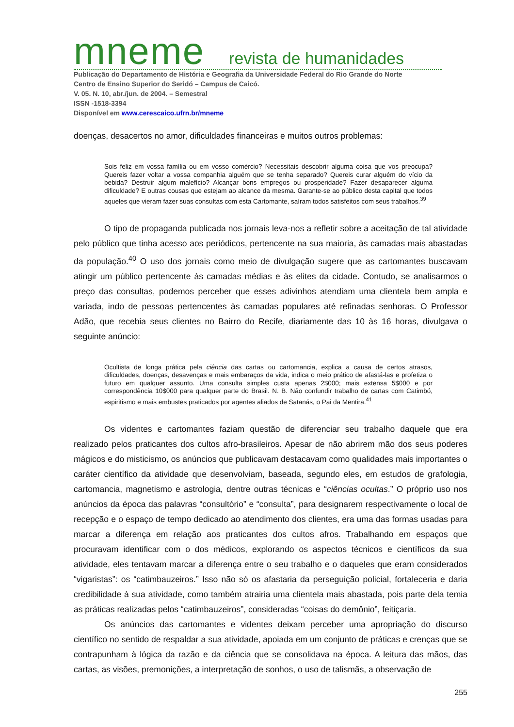mneme revista de humanidades
Publicação do Departamento de História e Geografia da Universidade Federal do Rio Grande do Norte
Centro de Ensino Superior do Seridó – Campus de Caicó.
V. 05. N. 10, abr./jun. de 2004. – Semestral
ISSN -1518-3394
Disponível em www.cerescaico.ufrn.br/mneme
doenças, desacertos no amor, dificuldades financeiras e muitos outros problemas:
Sois feliz em vossa família ou em vosso comércio? Necessitais descobrir alguma coisa que vos preocupa? Quereis fazer voltar a vossa companhia alguém que se tenha separado? Quereis curar alguém do vício da bebida? Destruir algum malefício? Alcançar bons empregos ou prosperidade? Fazer desaparecer alguma dificuldade? E outras cousas que estejam ao alcance da mesma. Garante-se ao público desta capital que todos aqueles que vieram fazer suas consultas com esta Cartomante, saíram todos satisfeitos com seus trabalhos.<sup>39</sup>
O tipo de propaganda publicada nos jornais leva-nos a refletir sobre a aceitação de tal atividade pelo público que tinha acesso aos periódicos, pertencente na sua maioria, às camadas mais abastadas da população.<sup>40</sup> O uso dos jornais como meio de divulgação sugere que as cartomantes buscavam atingir um público pertencente às camadas médias e às elites da cidade. Contudo, se analisarmos o preço das consultas, podemos perceber que esses adivinhos atendiam uma clientela bem ampla e variada, indo de pessoas pertencentes às camadas populares até refinadas senhoras. O Professor Adão, que recebia seus clientes no Bairro do Recife, diariamente das 10 às 16 horas, divulgava o seguinte anúncio:
Ocultista de longa prática pela ciência das cartas ou cartomancia, explica a causa de certos atrasos, dificuldades, doenças, desavenças e mais embaraços da vida, indica o meio prático de afastá-las e profetiza o futuro em qualquer assunto. Uma consulta simples custa apenas 2$000; mais extensa 5$000 e por correspondência 10$000 para qualquer parte do Brasil. N. B. Não confundir trabalho de cartas com Catimbó, espiritismo e mais embustes praticados por agentes aliados de Satanás, o Pai da Mentira.<sup>41</sup>
Os videntes e cartomantes faziam questão de diferenciar seu trabalho daquele que era realizado pelos praticantes dos cultos afro-brasileiros. Apesar de não abrirem mão dos seus poderes mágicos e do misticismo, os anúncios que publicavam destacavam como qualidades mais importantes o caráter científico da atividade que desenvolviam, baseada, segundo eles, em estudos de grafologia, cartomancia, magnetismo e astrologia, dentre outras técnicas e “ciências ocultas.” O próprio uso nos anúncios da época das palavras “consultório” e “consulta”, para designarem respectivamente o local de recepção e o espaço de tempo dedicado ao atendimento dos clientes, era uma das formas usadas para marcar a diferença em relação aos praticantes dos cultos afros. Trabalhando em espaços que procuravam identificar com o dos médicos, explorando os aspectos técnicos e científicos da sua atividade, eles tentavam marcar a diferença entre o seu trabalho e o daqueles que eram considerados “vigaristas”: os “catimbauzeiros.” Isso não só os afastaria da perseguição policial, fortaleceria e daria credibilidade à sua atividade, como também atrairia uma clientela mais abastada, pois parte dela temia as práticas realizadas pelos “catimbauzeiros”, consideradas “coisas do demônio”, feitiçaria.
Os anúncios das cartomantes e videntes deixam perceber uma apropriação do discurso científico no sentido de respaldar a sua atividade, apoiada em um conjunto de práticas e crenças que se contrapunham à lógica da razão e da ciência que se consolidava na época. A leitura das mãos, das cartas, as visões, premonições, a interpretação de sonhos, o uso de talismãs, a observação de
255